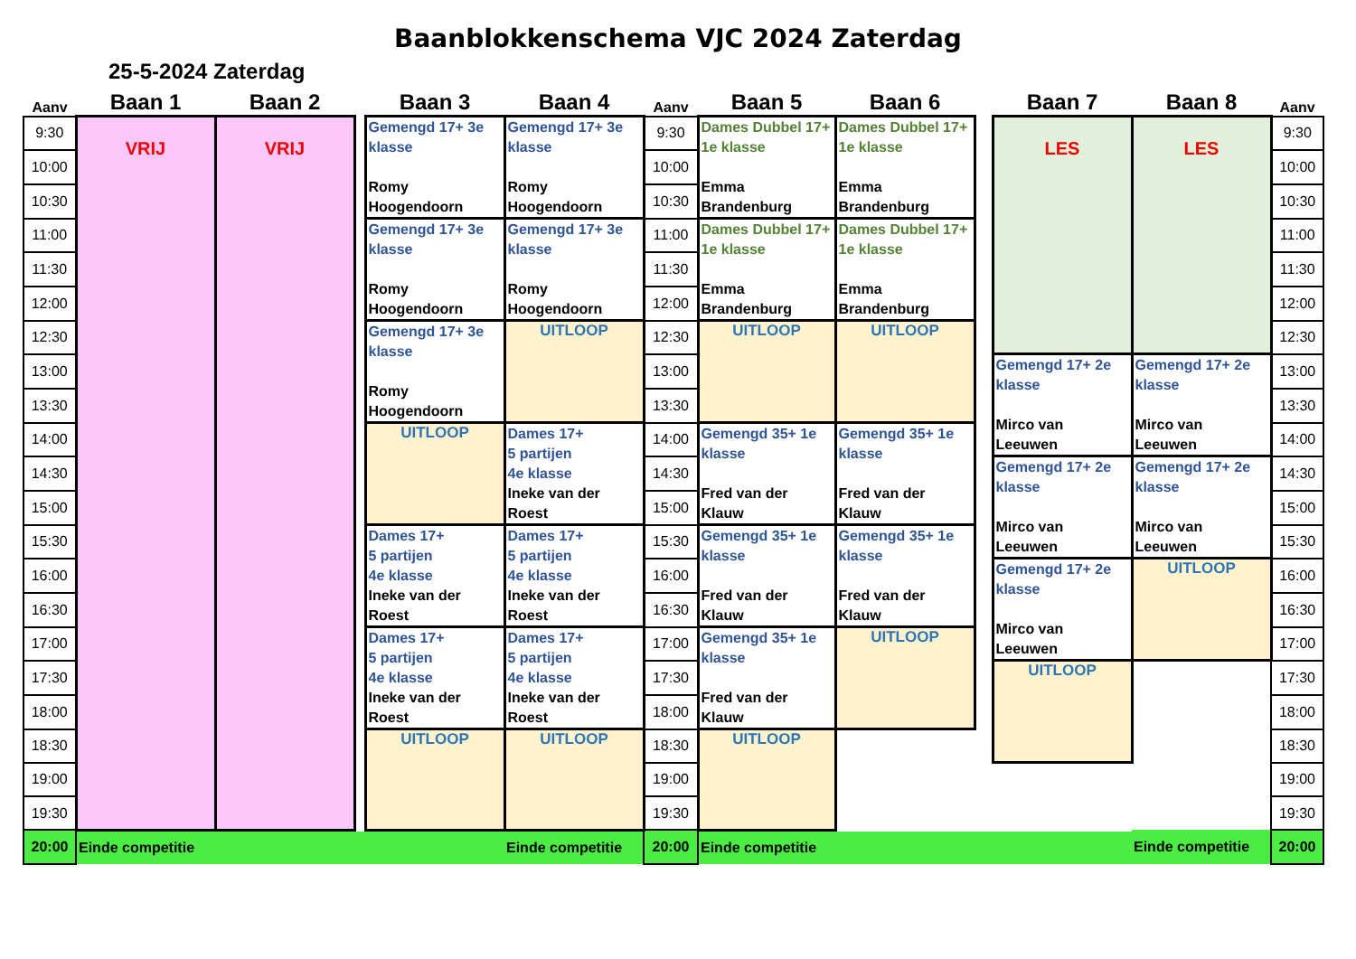Baanblokkenschema VJC 2024 Zaterdag
25-5-2024 Zaterdag
| Aanv | Baan 1 | Baan 2 | | Baan 3 | Baan 4 | Aanv | Baan 5 | Baan 6 | | Baan 7 | Baan 8 | Aanv |
| --- | --- | --- | --- | --- | --- | --- | --- | --- | --- | --- | --- | --- |
| 9:30 | VRIJ | VRIJ | | Gemengd 17+ 3e klasse Romy Hoogendoorn | Gemengd 17+ 3e klasse Romy Hoogendoorn | 9:30 | Dames Dubbel 17+ 1e klasse Emma Brandenburg | Dames Dubbel 17+ 1e klasse Emma Brandenburg | | LES | LES | 9:30 |
| 10:00 | | | | | | 10:00 | | | | | | 10:00 |
| 10:30 | | | | | | 10:30 | | | | | | 10:30 |
| 11:00 | | | | Gemengd 17+ 3e klasse Romy Hoogendoorn | Gemengd 17+ 3e klasse Romy Hoogendoorn | 11:00 | Dames Dubbel 17+ 1e klasse Emma Brandenburg | Dames Dubbel 17+ 1e klasse Emma Brandenburg | | | | 11:00 |
| 11:30 | | | | | | 11:30 | | | | | | 11:30 |
| 12:00 | | | | | | 12:00 | | | | | | 12:00 |
| 12:30 | | | | Gemengd 17+ 3e klasse Romy Hoogendoorn | UITLOOP | 12:30 | UITLOOP | UITLOOP | | | | 12:30 |
| 13:00 | | | | | | 13:00 | | | | Gemengd 17+ 2e klasse Mirco van Leeuwen | Gemengd 17+ 2e klasse Mirco van Leeuwen | 13:00 |
| 13:30 | | | | | | 13:30 | | | | | | 13:30 |
| 14:00 | | | | UITLOOP | Dames 17+ 5 partijen 4e klasse Ineke van der Roest | 14:00 | Gemengd 35+ 1e klasse Fred van der Klauw | Gemengd 35+ 1e klasse Fred van der Klauw | | | | 14:00 |
| 14:30 | | | | | | 14:30 | | | | Gemengd 17+ 2e klasse Mirco van Leeuwen | Gemengd 17+ 2e klasse Mirco van Leeuwen | 14:30 |
| 15:00 | | | | | | 15:00 | | | | | | 15:00 |
| 15:30 | | | | Dames 17+ 5 partijen 4e klasse Ineke van der Roest | Dames 17+ 5 partijen 4e klasse Ineke van der Roest | 15:30 | Gemengd 35+ 1e klasse Fred van der Klauw | Gemengd 35+ 1e klasse Fred van der Klauw | | | | 15:30 |
| 16:00 | | | | | | 16:00 | | | | Gemengd 17+ 2e klasse Mirco van Leeuwen | UITLOOP | 16:00 |
| 16:30 | | | | | | 16:30 | | | | | | 16:30 |
| 17:00 | | | | Dames 17+ 5 partijen 4e klasse Ineke van der Roest | Dames 17+ 5 partijen 4e klasse Ineke van der Roest | 17:00 | Gemengd 35+ 1e klasse Fred van der Klauw | UITLOOP | | | | 17:00 |
| 17:30 | | | | | | 17:30 | | | | UITLOOP | | 17:30 |
| 18:00 | | | | | | 18:00 | | | | | | 18:00 |
| 18:30 | | | | UITLOOP | UITLOOP | 18:30 | UITLOOP | | | | | 18:30 |
| 19:00 | | | | | | 19:00 | | | | | | 19:00 |
| 19:30 | | | | | | 19:30 | | | | | | 19:30 |
| 20:00 | Einde competitie | | | | Einde competitie | 20:00 | Einde competitie | | | | Einde competitie | 20:00 |